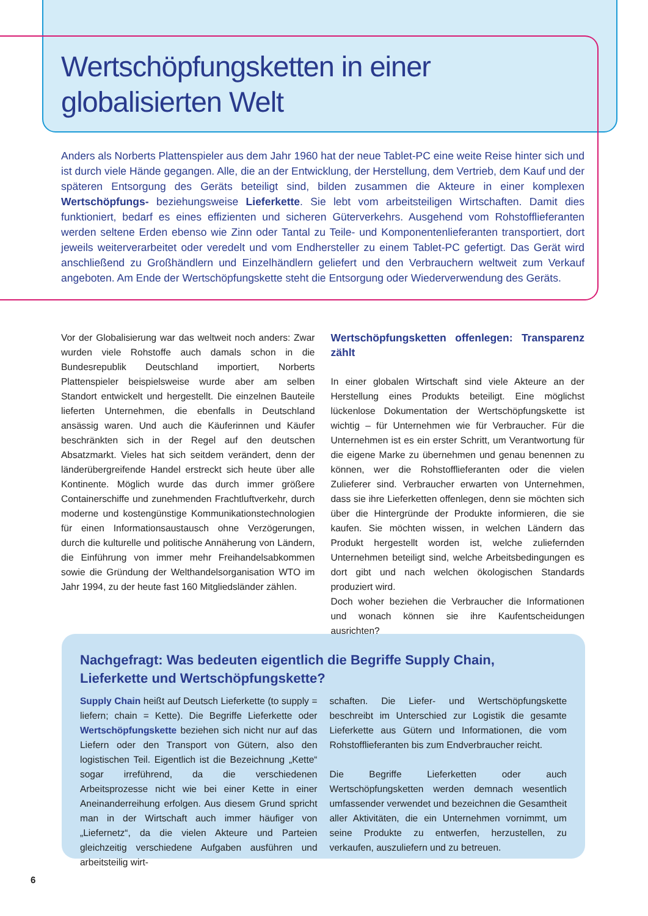Wertschöpfungsketten in einer
globalisierten Welt
Anders als Norberts Plattenspieler aus dem Jahr 1960 hat der neue Tablet-PC eine weite Reise hinter sich und ist durch viele Hände gegangen. Alle, die an der Entwicklung, der Herstellung, dem Vertrieb, dem Kauf und der späteren Entsorgung des Geräts beteiligt sind, bilden zusammen die Akteure in einer komplexen Wertschöpfungs- beziehungsweise Lieferkette. Sie lebt vom arbeitsteiligen Wirtschaften. Damit dies funktioniert, bedarf es eines effizienten und sicheren Güterverkehrs. Ausgehend vom Rohstofflieferanten werden seltene Erden ebenso wie Zinn oder Tantal zu Teile- und Komponentenlieferanten transportiert, dort jeweils weiterverarbeitet oder veredelt und vom Endhersteller zu einem Tablet-PC gefertigt. Das Gerät wird anschließend zu Großhändlern und Einzelhändlern geliefert und den Verbrauchern weltweit zum Verkauf angeboten. Am Ende der Wertschöpfungskette steht die Entsorgung oder Wiederverwendung des Geräts.
Vor der Globalisierung war das weltweit noch anders: Zwar wurden viele Rohstoffe auch damals schon in die Bundesrepublik Deutschland importiert, Norberts Plattenspieler beispielsweise wurde aber am selben Standort entwickelt und hergestellt. Die einzelnen Bauteile lieferten Unternehmen, die ebenfalls in Deutschland ansässig waren. Und auch die Käuferinnen und Käufer beschränkten sich in der Regel auf den deutschen Absatzmarkt. Vieles hat sich seitdem verändert, denn der länderübergreifende Handel erstreckt sich heute über alle Kontinente. Möglich wurde das durch immer größere Containerschiffe und zunehmenden Frachtluftverkehr, durch moderne und kostengünstige Kommunikationstechnologien für einen Informationsaustausch ohne Verzögerungen, durch die kulturelle und politische Annäherung von Ländern, die Einführung von immer mehr Freihandelsabkommen sowie die Gründung der Welthandelsorganisation WTO im Jahr 1994, zu der heute fast 160 Mitgliedsländer zählen.
Wertschöpfungsketten offenlegen: Transparenz zählt
In einer globalen Wirtschaft sind viele Akteure an der Herstellung eines Produkts beteiligt. Eine möglichst lückenlose Dokumentation der Wertschöpfungskette ist wichtig – für Unternehmen wie für Verbraucher. Für die Unternehmen ist es ein erster Schritt, um Verantwortung für die eigene Marke zu übernehmen und genau benennen zu können, wer die Rohstofflieferanten oder die vielen Zulieferer sind. Verbraucher erwarten von Unternehmen, dass sie ihre Lieferketten offenlegen, denn sie möchten sich über die Hintergründe der Produkte informieren, die sie kaufen. Sie möchten wissen, in welchen Ländern das Produkt hergestellt worden ist, welche zuliefernden Unternehmen beteiligt sind, welche Arbeitsbedingungen es dort gibt und nach welchen ökologischen Standards produziert wird.
Doch woher beziehen die Verbraucher die Informationen und wonach können sie ihre Kaufentscheidungen ausrichten?
Nachgefragt: Was bedeuten eigentlich die Begriffe Supply Chain,
Lieferkette und Wertschöpfungskette?
Supply Chain heißt auf Deutsch Lieferkette (to supply = liefern; chain = Kette). Die Begriffe Lieferkette oder Wertschöpfungskette beziehen sich nicht nur auf das Liefern oder den Transport von Gütern, also den logistischen Teil. Eigentlich ist die Bezeichnung „Kette“ sogar irreführend, da die verschiedenen Arbeitsprozesse nicht wie bei einer Kette in einer Aneinanderreihung erfolgen. Aus diesem Grund spricht man in der Wirtschaft auch immer häufiger von „Liefernetz“, da die vielen Akteure und Parteien gleichzeitig verschiedene Aufgaben ausführen und arbeitsteilig wirt-
schaften. Die Liefer- und Wertschöpfungskette beschreibt im Unterschied zur Logistik die gesamte Lieferkette aus Gütern und Informationen, die vom Rohstofflieferanten bis zum Endverbraucher reicht.
Die Begriffe Lieferketten oder auch Wertschöpfungsketten werden demnach wesentlich umfassender verwendet und bezeichnen die Gesamtheit aller Aktivitäten, die ein Unternehmen vornimmt, um seine Produkte zu entwerfen, herzustellen, zu verkaufen, auszuliefern und zu betreuen.
6